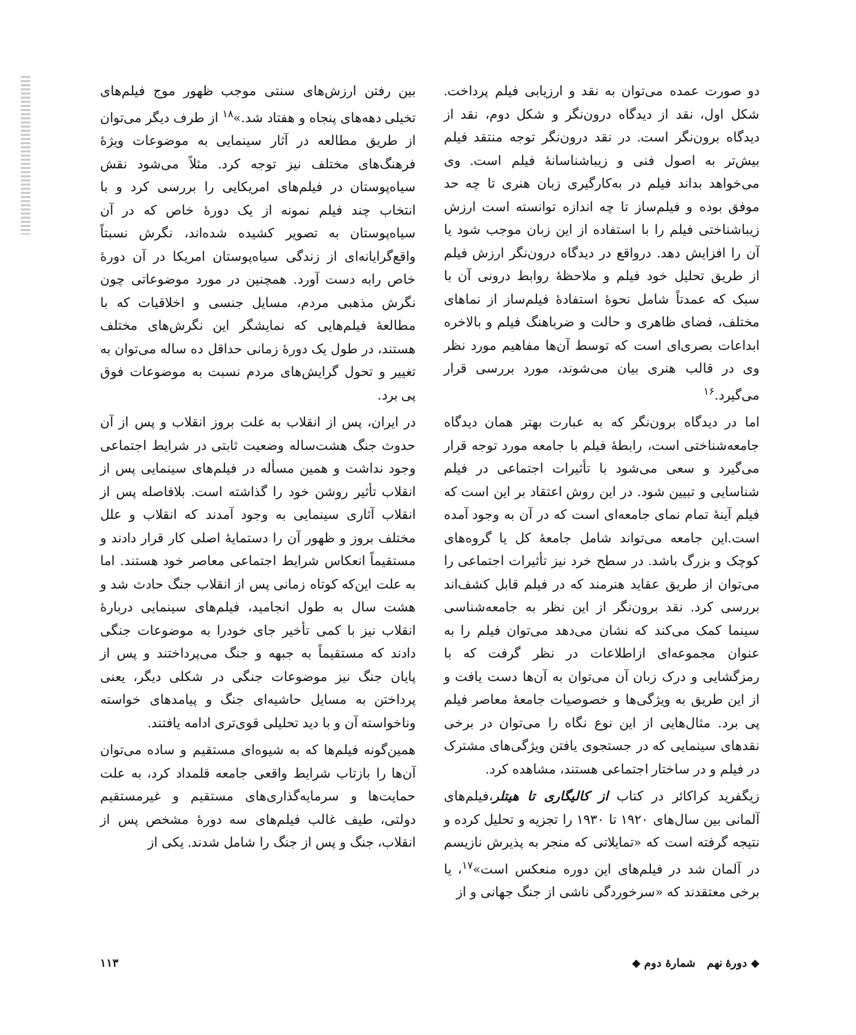دو صورت عمده می‌توان به نقد و ارزیابی فیلم پرداخت. شکل اول، نقد از دیدگاه درون‌نگر و شکل دوم، نقد از دیدگاه برون‌نگر است. در نقد درون‌نگر توجه منتقد فیلم بیش‌تر به اصول فنی و زیباشناسانهٔ فیلم است. وی می‌خواهد بداند فیلم در به‌کارگیری زبان هنری تا چه حد موفق بوده و فیلم‌ساز تا چه اندازه توانسته است ارزش زیباشناختی فیلم را با استفاده از این زبان موجب شود یا آن را افزایش دهد. درواقع در دیدگاه درون‌نگر ارزش فیلم از طریق تحلیل خود فیلم و ملاحظهٔ روابط درونی آن با سبک که عمدتاً شامل نحوهٔ استفادهٔ فیلم‌ساز از نماهای مختلف، فضای ظاهری و حالت و ضرباهنگ فیلم و بالاخره ابداعات بصری‌ای است که توسط آن‌ها مفاهیم مورد نظر وی در قالب هنری بیان می‌شوند، مورد بررسی قرار می‌گیرد.<sup>۱۶</sup>
اما در دیدگاه برون‌نگر که به عبارت بهتر همان دیدگاه جامعه‌شناختی است، رابطهٔ فیلم با جامعه مورد توجه قرار می‌گیرد و سعی می‌شود با تأثیرات اجتماعی در فیلم شناسایی و تبیین شود. در این روش اعتقاد بر این است که فیلم آینهٔ تمام نمای جامعه‌ای است که در آن به وجود آمده است.این جامعه می‌تواند شامل جامعهٔ کل یا گروه‌های کوچک و بزرگ باشد. در سطح خرد نیز تأثیرات اجتماعی را می‌توان از طریق عقاید هنرمند که در فیلم قابل کشف‌اند بررسی کرد. نقد برون‌نگر از این نظر به جامعه‌شناسی سینما کمک می‌کند که نشان می‌دهد می‌توان فیلم را به عنوان مجموعه‌ای ازاطلاعات در نظر گرفت که با رمزگشایی و درک زبان آن می‌توان به آن‌ها دست یافت و از این طریق به ویژگی‌ها و خصوصیات جامعهٔ معاصر فیلم پی برد. مثال‌هایی از این نوع نگاه را می‌توان در برخی نقدهای سینمایی که در جستجوی یافتن ویژگی‌های مشترک در فیلم و در ساختار اجتماعی هستند، مشاهده کرد.
زیگفرید کراکائر در کتاب از کالیگاری تا هیتلر،فیلم‌های آلمانی بین سال‌های ۱۹۲۰ تا ۱۹۳۰ را تجزیه و تحلیل کرده و نتیجه گرفته است که «تمایلاتی که منجر به پذیرش نازیسم در آلمان شد در فیلم‌های این دوره منعکس است»<sup>۱۷</sup>، یا برخی معتقدند که «سرخوردگی ناشی از جنگ جهانی و از
بین رفتن ارزش‌های سنتی موجب ظهور موج فیلم‌های تخیلی دهه‌های پنجاه و هفتاد شد.»<sup>۱۸</sup> از طرف دیگر می‌توان از طریق مطالعه در آثار سینمایی به موضوعات ویژهٔ فرهنگ‌های مختلف نیز توجه کرد. مثلاً می‌شود نقش سیاه‌پوستان در فیلم‌های امریکایی را بررسی کرد و با انتخاب چند فیلم نمونه از یک دورهٔ خاص که در آن سیاه‌پوستان به تصویر کشیده شده‌اند، نگرش نسبتاً واقع‌گرایانه‌ای از زندگی سیاه‌پوستان امریکا در آن دورهٔ خاص رابه دست آورد. همچنین در مورد موضوعاتی چون نگرش مذهبی مردم، مسایل جنسی و اخلاقیات که با مطالعهٔ فیلم‌هایی که نمایشگر این نگرش‌های مختلف هستند، در طول یک دورهٔ زمانی حداقل ده ساله می‌توان به تغییر و تحول گرایش‌های مردم نسبت به موضوعات فوق پی برد.
در ایران، پس از انقلاب به علت بروز انقلاب و پس از آن حدوث جنگ هشت‌ساله وضعیت ثابتی در شرایط اجتماعی وجود نداشت و همین مسأله در فیلم‌های سینمایی پس از انقلاب تأثیر روشن خود را گذاشته است. بلافاصله پس از انقلاب آثاری سینمایی به وجود آمدند که انقلاب و علل مختلف بروز و ظهور آن را دستمایهٔ اصلی کار قرار دادند و مستقیماً انعکاس شرایط اجتماعی معاصر خود هستند. اما به علت این‌که کوتاه زمانی پس از انقلاب جنگ حادث شد و هشت سال به طول انجامید، فیلم‌های سینمایی دربارهٔ انقلاب نیز با کمی تأخیر جای خودرا به موضوعات جنگی دادند که مستقیماً به جبهه و جنگ می‌پرداختند و پس از پایان جنگ نیز موضوعات جنگی در شکلی دیگر، یعنی پرداختن به مسایل حاشیه‌ای جنگ و پیامدهای خواسته وناخواسته آن و با دید تحلیلی قوی‌تری ادامه یافتند.
همین‌گونه فیلم‌ها که به شیوه‌ای مستقیم و ساده می‌توان آن‌ها را بازتاب شرایط واقعی جامعه قلمداد کرد، به علت حمایت‌ها و سرمایه‌گذاری‌های مستقیم و غیرمستقیم دولتی، طیف غالب فیلم‌های سه دورهٔ مشخص پس از انقلاب، جنگ و پس از جنگ را شامل شدند. یکی از
◆ دورهٔ نهم شمارهٔ دوم ◆ ۱۱۳